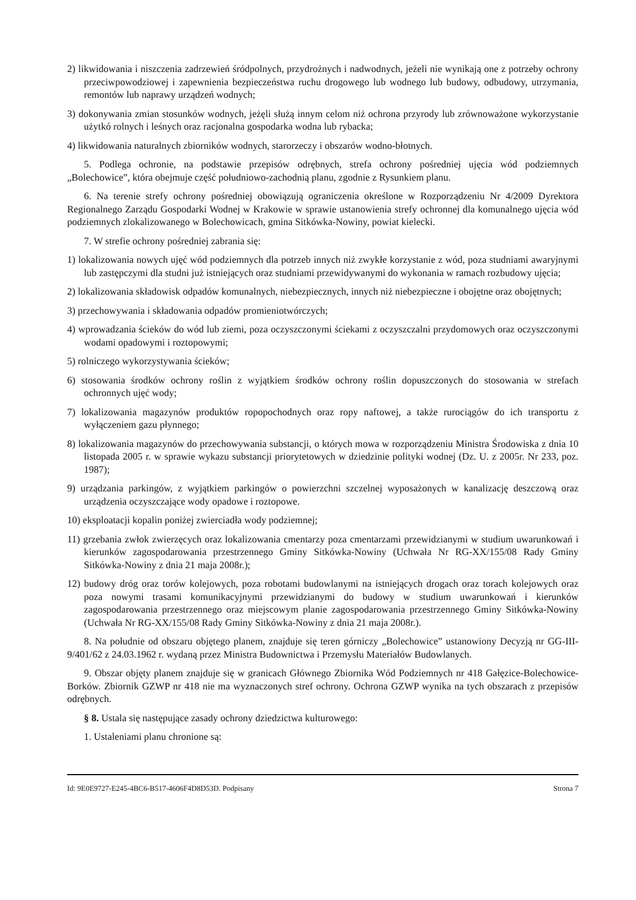2) likwidowania i niszczenia zadrzewień śródpolnych, przydrożnych i nadwodnych, jeżeli nie wynikają one z potrzeby ochrony przeciwpowodziowej i zapewnienia bezpieczeństwa ruchu drogowego lub wodnego lub budowy, odbudowy, utrzymania, remontów lub naprawy urządzeń wodnych;
3) dokonywania zmian stosunków wodnych, jeżęli służą innym celom niż ochrona przyrody lub zrównoważone wykorzystanie użytkó rolnych i leśnych oraz racjonalna gospodarka wodna lub rybacka;
4) likwidowania naturalnych zbiorników wodnych, starorzeczy i obszarów wodno-błotnych.
5. Podlega ochronie, na podstawie przepisów odrębnych, strefa ochrony pośredniej ujęcia wód podziemnych „Bolechowice”, która obejmuje część południowo-zachodnią planu, zgodnie z Rysunkiem planu.
6. Na terenie strefy ochrony pośredniej obowiązują ograniczenia określone w Rozporządzeniu Nr 4/2009 Dyrektora Regionalnego Zarządu Gospodarki Wodnej w Krakowie w sprawie ustanowienia strefy ochronnej dla komunalnego ujęcia wód podziemnych zlokalizowanego w Bolechowicach, gmina Sitkówka-Nowiny, powiat kielecki.
7. W strefie ochrony pośredniej zabrania się:
1) lokalizowania nowych ujęć wód podziemnych dla potrzeb innych niż zwykłe korzystanie z wód, poza studniami awaryjnymi lub zastępczymi dla studni już istniejących oraz studniami przewidywanymi do wykonania w ramach rozbudowy ujęcia;
2) lokalizowania składowisk odpadów komunalnych, niebezpiecznych, innych niż niebezpieczne i obojętne oraz obojętnych;
3) przechowywania i składowania odpadów promieniotwórczych;
4) wprowadzania ścieków do wód lub ziemi, poza oczyszczonymi ściekami z oczyszczalni przydomowych oraz oczyszczonymi wodami opadowymi i roztopowymi;
5) rolniczego wykorzystywania ścieków;
6) stosowania środków ochrony roślin z wyjątkiem środków ochrony roślin dopuszczonych do stosowania w strefach ochronnych ujęć wody;
7) lokalizowania magazynów produktów ropopochodnych oraz ropy naftowej, a także rurociągów do ich transportu z wyłączeniem gazu płynnego;
8) lokalizowania magazynów do przechowywania substancji, o których mowa w rozporządzeniu Ministra Środowiska z dnia 10 listopada 2005 r. w sprawie wykazu substancji priorytetowych w dziedzinie polityki wodnej (Dz. U. z 2005r. Nr 233, poz. 1987);
9) urządzania parkingów, z wyjątkiem parkingów o powierzchni szczelnej wyposażonych w kanalizację deszczową oraz urządzenia oczyszczające wody opadowe i roztopowe.
10) eksploatacji kopalin poniżej zwierciadła wody podziemnej;
11) grzebania zwłok zwierzęcych oraz lokalizowania cmentarzy poza cmentarzami przewidzianymi w studium uwarunkowań i kierunków zagospodarowania przestrzennego Gminy Sitkówka-Nowiny (Uchwała Nr RG-XX/155/08 Rady Gminy Sitkówka-Nowiny z dnia 21 maja 2008r.);
12) budowy dróg oraz torów kolejowych, poza robotami budowlanymi na istniejących drogach oraz torach kolejowych oraz poza nowymi trasami komunikacyjnymi przewidzianymi do budowy w studium uwarunkowań i kierunków zagospodarowania przestrzennego oraz miejscowym planie zagospodarowania przestrzennego Gminy Sitkówka-Nowiny (Uchwała Nr RG-XX/155/08 Rady Gminy Sitkówka-Nowiny z dnia 21 maja 2008r.).
8. Na południe od obszaru objętego planem, znajduje się teren górniczy „Bolechowice” ustanowiony Decyzją nr GG-III-9/401/62 z 24.03.1962 r. wydaną przez Ministra Budownictwa i Przemysłu Materiałów Budowlanych.
9. Obszar objęty planem znajduje się w granicach Głównego Zbiornika Wód Podziemnych nr 418 Gałęzice-Bolechowice-Borków. Zbiornik GZWP nr 418 nie ma wyznaczonych stref ochrony. Ochrona GZWP wynika na tych obszarach z przepisów odrębnych.
§ 8. Ustala się następujące zasady ochrony dziedzictwa kulturowego:
1. Ustaleniami planu chronione są:
Id: 9E0E9727-E245-4BC6-B517-4606F4D8D53D. Podpisany Strona 7